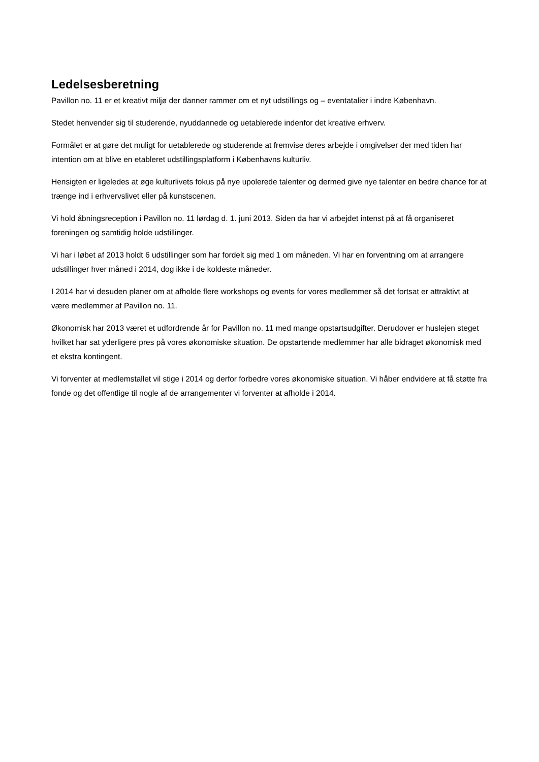Ledelsesberetning
Pavillon no. 11 er et kreativt miljø der danner rammer om et nyt udstillings og – eventatalier i indre København.
Stedet henvender sig til studerende, nyuddannede og uetablerede indenfor det kreative erhverv.
Formålet er at gøre det muligt for uetablerede og studerende at fremvise deres arbejde i omgivelser der med tiden har intention om at blive en etableret udstillingsplatform i Københavns kulturliv.
Hensigten er ligeledes at øge kulturlivets fokus på nye upolerede talenter og dermed give nye talenter en bedre chance for at trænge ind i erhvervslivet eller på kunstscenen.
Vi hold åbningsreception i Pavillon no. 11 lørdag d. 1. juni 2013. Siden da har vi arbejdet intenst på at få organiseret foreningen og samtidig holde udstillinger.
Vi har i løbet af 2013 holdt 6 udstillinger som har fordelt sig med 1 om måneden. Vi har en forventning om at arrangere udstillinger hver måned i 2014, dog ikke i de koldeste måneder.
I 2014 har vi desuden planer om at afholde flere workshops og events for vores medlemmer så det fortsat er attraktivt at være medlemmer af Pavillon no. 11.
Økonomisk har 2013 været et udfordrende år for Pavillon no. 11 med mange opstartsudgifter. Derudover er huslejen steget hvilket har sat yderligere pres på vores økonomiske situation. De opstartende medlemmer har alle bidraget økonomisk med et ekstra kontingent.
Vi forventer at medlemstallet vil stige i 2014 og derfor forbedre vores økonomiske situation. Vi håber endvidere at få støtte fra fonde og det offentlige til nogle af de arrangementer vi forventer at afholde i 2014.